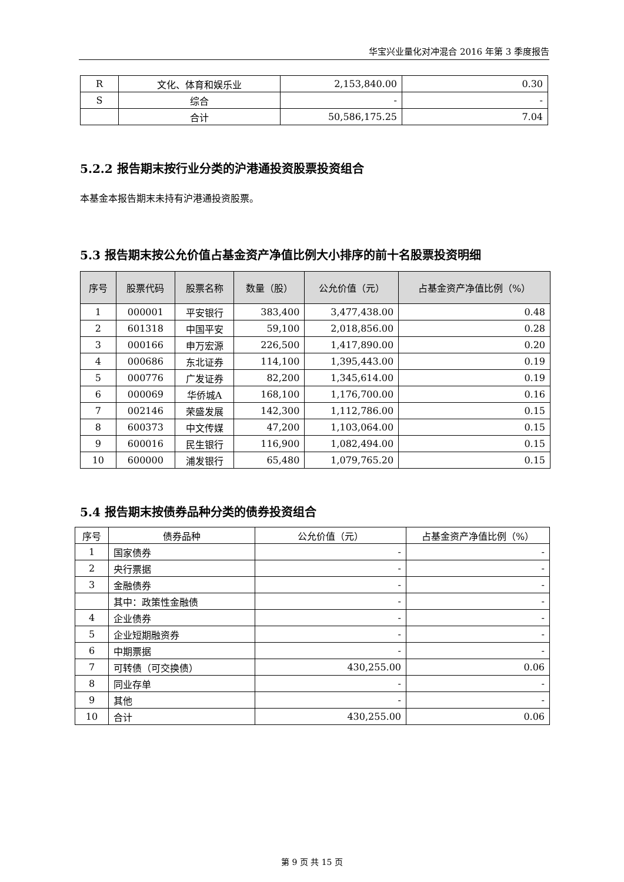华宝兴业量化对冲混合 2016 年第 3 季度报告
| R | 文化、体育和娱乐业 | 2,153,840.00 | 0.30 |
| S | 综合 | - | - |
| | 合计 | 50,586,175.25 | 7.04 |
5.2.2 报告期末按行业分类的沪港通投资股票投资组合
本基金本报告期末未持有沪港通投资股票。
5.3 报告期末按公允价值占基金资产净值比例大小排序的前十名股票投资明细
| 序号 | 股票代码 | 股票名称 | 数量（股） | 公允价值（元） | 占基金资产净值比例（%） |
| --- | --- | --- | --- | --- | --- |
| 1 | 000001 | 平安银行 | 383,400 | 3,477,438.00 | 0.48 |
| 2 | 601318 | 中国平安 | 59,100 | 2,018,856.00 | 0.28 |
| 3 | 000166 | 申万宏源 | 226,500 | 1,417,890.00 | 0.20 |
| 4 | 000686 | 东北证券 | 114,100 | 1,395,443.00 | 0.19 |
| 5 | 000776 | 广发证券 | 82,200 | 1,345,614.00 | 0.19 |
| 6 | 000069 | 华侨城A | 168,100 | 1,176,700.00 | 0.16 |
| 7 | 002146 | 荣盛发展 | 142,300 | 1,112,786.00 | 0.15 |
| 8 | 600373 | 中文传媒 | 47,200 | 1,103,064.00 | 0.15 |
| 9 | 600016 | 民生银行 | 116,900 | 1,082,494.00 | 0.15 |
| 10 | 600000 | 浦发银行 | 65,480 | 1,079,765.20 | 0.15 |
5.4 报告期末按债券品种分类的债券投资组合
| 序号 | 债券品种 | 公允价值（元） | 占基金资产净值比例（%） |
| 1 | 国家债券 | - | - |
| 2 | 央行票据 | - | - |
| 3 | 金融债券 | - | - |
| | 其中：政策性金融债 | - | - |
| 4 | 企业债券 | - | - |
| 5 | 企业短期融资券 | - | - |
| 6 | 中期票据 | - | - |
| 7 | 可转债（可交换债） | 430,255.00 | 0.06 |
| 8 | 同业存单 | - | - |
| 9 | 其他 | - | - |
| 10 | 合计 | 430,255.00 | 0.06 |
第 9 页 共 15 页